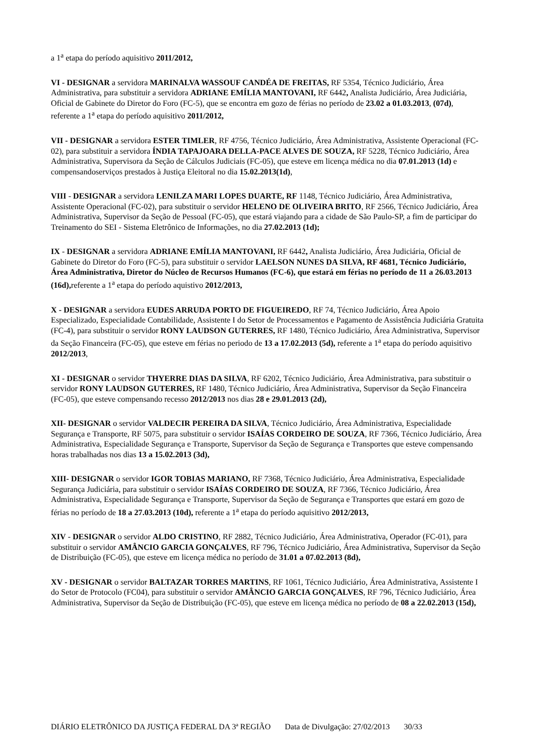a 1<sup>a</sup> etapa do período aquisitivo 2011/2012,
VI - DESIGNAR a servidora MARINALVA WASSOUF CANDÉA DE FREITAS, RF 5354, Técnico Judiciário, Área Administrativa, para substituir a servidora ADRIANE EMÍLIA MANTOVANI, RF 6442, Analista Judiciário, Área Judiciária, Oficial de Gabinete do Diretor do Foro (FC-5), que se encontra em gozo de férias no período de 23.02 a 01.03.2013, (07d), referente a 1<sup>a</sup> etapa do período aquisitivo 2011/2012,
VII - DESIGNAR a servidora ESTER TIMLER, RF 4756, Técnico Judiciário, Área Administrativa, Assistente Operacional (FC-02), para substituir a servidora ÍNDIA TAPAJOARA DELLA-PACE ALVES DE SOUZA, RF 5228, Técnico Judiciário, Área Administrativa, Supervisora da Seção de Cálculos Judiciais (FC-05), que esteve em licença médica no dia 07.01.2013 (1d) e compensandoserviços prestados à Justiça Eleitoral no dia 15.02.2013(1d),
VIII - DESIGNAR a servidora LENILZA MARI LOPES DUARTE, RF 1148, Técnico Judiciário, Área Administrativa, Assistente Operacional (FC-02), para substituir o servidor HELENO DE OLIVEIRA BRITO, RF 2566, Técnico Judiciário, Área Administrativa, Supervisor da Seção de Pessoal (FC-05), que estará viajando para a cidade de São Paulo-SP, a fim de participar do Treinamento do SEI - Sistema Eletrônico de Informações, no dia 27.02.2013 (1d);
IX - DESIGNAR a servidora ADRIANE EMÍLIA MANTOVANI, RF 6442, Analista Judiciário, Área Judiciária, Oficial de Gabinete do Diretor do Foro (FC-5), para substituir o servidor LAELSON NUNES DA SILVA, RF 4681, Técnico Judiciário, Área Administrativa, Diretor do Núcleo de Recursos Humanos (FC-6), que estará em férias no período de 11 a 26.03.2013 (16d), referente a 1<sup>a</sup> etapa do período aquistivo 2012/2013,
X - DESIGNAR a servidora EUDES ARRUDA PORTO DE FIGUEIREDO, RF 74, Técnico Judiciário, Área Apoio Especializado, Especialidade Contabilidade, Assistente I do Setor de Processamentos e Pagamento de Assistência Judiciária Gratuita (FC-4), para substituir o servidor RONY LAUDSON GUTERRES, RF 1480, Técnico Judiciário, Área Administrativa, Supervisor da Seção Financeira (FC-05), que esteve em férias no periodo de 13 a 17.02.2013 (5d), referente a 1<sup>a</sup> etapa do período aquisitivo 2012/2013,
XI - DESIGNAR o servidor THYERRE DIAS DA SILVA, RF 6202, Técnico Judiciário, Área Administrativa, para substituir o servidor RONY LAUDSON GUTERRES, RF 1480, Técnico Judiciário, Área Administrativa, Supervisor da Seção Financeira (FC-05), que esteve compensando recesso 2012/2013 nos dias 28 e 29.01.2013 (2d),
XII- DESIGNAR o servidor VALDECIR PEREIRA DA SILVA, Técnico Judiciário, Área Administrativa, Especialidade Segurança e Transporte, RF 5075, para substituir o servidor ISAÍAS CORDEIRO DE SOUZA, RF 7366, Técnico Judiciário, Área Administrativa, Especialidade Segurança e Transporte, Supervisor da Seção de Segurança e Transportes que esteve compensando horas trabalhadas nos dias 13 a 15.02.2013 (3d),
XIII- DESIGNAR o servidor IGOR TOBIAS MARIANO, RF 7368, Técnico Judiciário, Área Administrativa, Especialidade Segurança Judiciária, para substituir o servidor ISAÍAS CORDEIRO DE SOUZA, RF 7366, Técnico Judiciário, Área Administrativa, Especialidade Segurança e Transporte, Supervisor da Seção de Segurança e Transportes que estará em gozo de férias no período de 18 a 27.03.2013 (10d), referente a 1<sup>a</sup> etapa do período aquisitivo 2012/2013,
XIV - DESIGNAR o servidor ALDO CRISTINO, RF 2882, Técnico Judiciário, Área Administrativa, Operador (FC-01), para substituir o servidor AMÂNCIO GARCIA GONÇALVES, RF 796, Técnico Judiciário, Área Administrativa, Supervisor da Seção de Distribuição (FC-05), que esteve em licença médica no período de 31.01 a 07.02.2013 (8d),
XV - DESIGNAR o servidor BALTAZAR TORRES MARTINS, RF 1061, Técnico Judiciário, Área Administrativa, Assistente I do Setor de Protocolo (FC04), para substituir o servidor AMÂNCIO GARCIA GONÇALVES, RF 796, Técnico Judiciário, Área Administrativa, Supervisor da Seção de Distribuição (FC-05), que esteve em licença médica no período de 08 a 22.02.2013 (15d),
DIÁRIO ELETRÔNICO DA JUSTIÇA FEDERAL DA 3ª REGIÃO Data de Divulgação: 27/02/2013 30/33